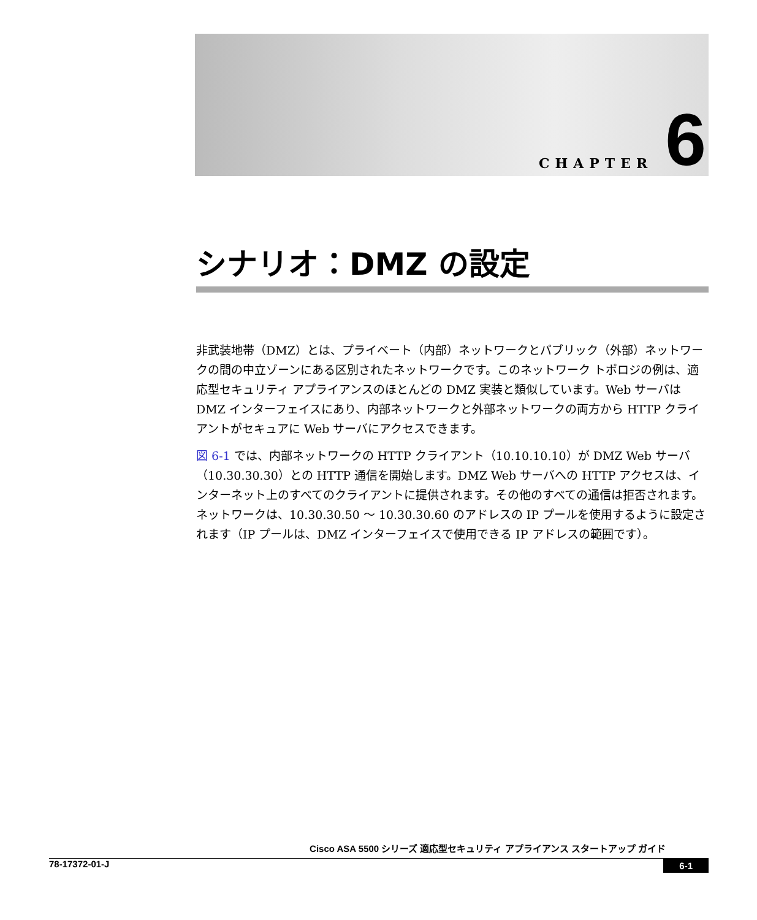CHAPTER 6
シナリオ：DMZ の設定
非武装地帯（DMZ）とは、プライベート（内部）ネットワークとパブリック（外部）ネットワークの間の中立ゾーンにある区別されたネットワークです。このネットワーク トポロジの例は、適応型セキュリティ アプライアンスのほとんどの DMZ 実装と類似しています。Web サーバは DMZ インターフェイスにあり、内部ネットワークと外部ネットワークの両方から HTTP クライアントがセキュアに Web サーバにアクセスできます。
図 6-1 では、内部ネットワークの HTTP クライアント（10.10.10.10）が DMZ Web サーバ（10.30.30.30）との HTTP 通信を開始します。DMZ Web サーバへの HTTP アクセスは、インターネット上のすべてのクライアントに提供されます。その他のすべての通信は拒否されます。ネットワークは、10.30.30.50 ～ 10.30.30.60 のアドレスの IP プールを使用するように設定されます（IP プールは、DMZ インターフェイスで使用できる IP アドレスの範囲です）。
Cisco ASA 5500 シリーズ 適応型セキュリティ アプライアンス スタートアップ ガイド
78-17372-01-J 6-1